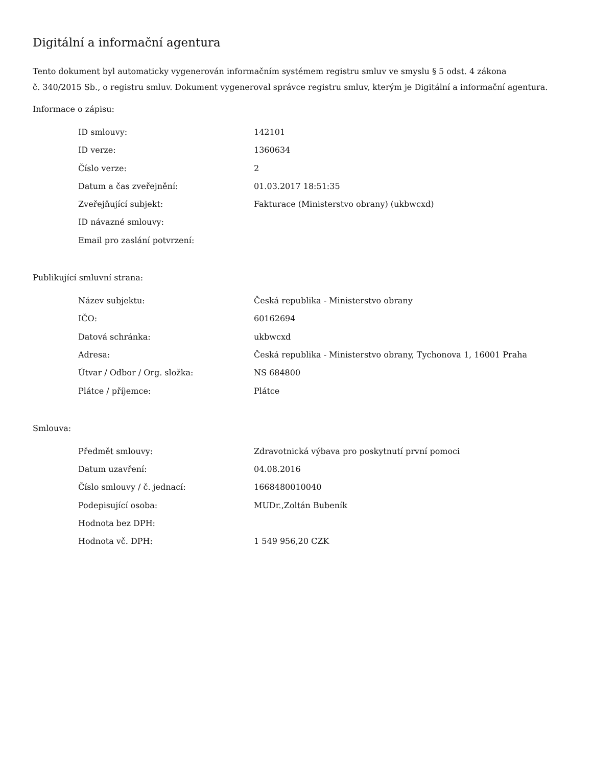Digitální a informační agentura
Tento dokument byl automaticky vygenerován informačním systémem registru smluv ve smyslu § 5 odst. 4 zákona
č. 340/2015 Sb., o registru smluv. Dokument vygeneroval správce registru smluv, kterým je Digitální a informační agentura.
Informace o zápisu:
| ID smlouvy: | 142101 |
| ID verze: | 1360634 |
| Číslo verze: | 2 |
| Datum a čas zveřejnění: | 01.03.2017 18:51:35 |
| Zveřejňující subjekt: | Fakturace (Ministerstvo obrany) (ukbwcxd) |
| ID návazné smlouvy: | |
| Email pro zaslání potvrzení: | |
Publikující smluvní strana:
| Název subjektu: | Česká republika - Ministerstvo obrany |
| IČO: | 60162694 |
| Datová schránka: | ukbwcxd |
| Adresa: | Česká republika - Ministerstvo obrany, Tychonova 1, 16001 Praha |
| Útvar / Odbor / Org. složka: | NS 684800 |
| Plátce / příjemce: | Plátce |
Smlouva:
| Předmět smlouvy: | Zdravotnická výbava pro poskytnutí první pomoci |
| Datum uzavření: | 04.08.2016 |
| Číslo smlouvy / č. jednací: | 1668480010040 |
| Podepisující osoba: | MUDr.,Zoltán Bubeník |
| Hodnota bez DPH: | |
| Hodnota vč. DPH: | 1 549 956,20 CZK |